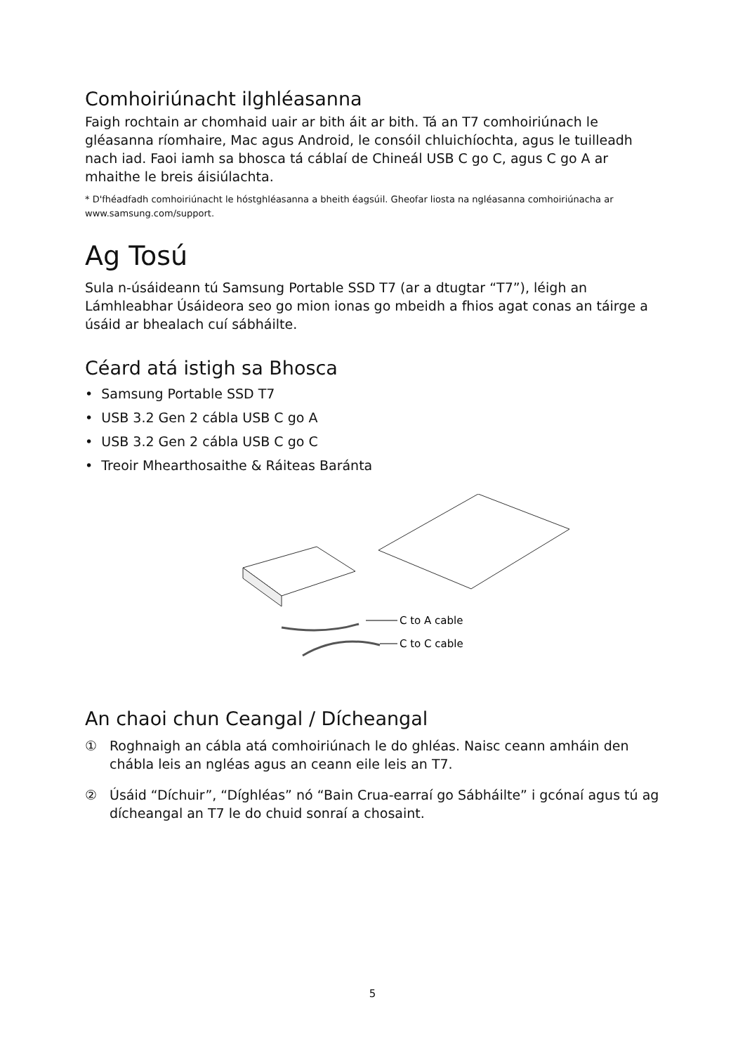Comhoiriúnacht ilghléasanna
Faigh rochtain ar chomhaid uair ar bith áit ar bith. Tá an T7 comhoiriúnach le gléasanna ríomhaire, Mac agus Android, le consóil chluichíochta, agus le tuilleadh nach iad. Faoi iamh sa bhosca tá cáblaí de Chineál USB C go C, agus C go A ar mhaithe le breis áisiúlachta.
* D'fhéadfadh comhoiriúnacht le hóstghléasanna a bheith éagsúil. Gheofar liosta na ngléasanna comhoiriúnacha ar www.samsung.com/support.
Ag Tosú
Sula n-úsáideann tú Samsung Portable SSD T7 (ar a dtugtar “T7”), léigh an Lámhleabhar Úsáideora seo go mion ionas go mbeidh a fhios agat conas an táirge a úsáid ar bhealach cuí sábháilte.
Céard atá istigh sa Bhosca
• Samsung Portable SSD T7
• USB 3.2 Gen 2 cábla USB C go A
• USB 3.2 Gen 2 cábla USB C go C
• Treoir Mhearthosaithe & Ráiteas Baránta
C to A cable
C to C cable
An chaoi chun Ceangal / Dícheangal
①
Roghnaigh an cábla atá comhoiriúnach le do ghléas. Naisc ceann amháin den chábla leis an ngléas agus an ceann eile leis an T7.
②
Úsáid “Díchuir”, “Díghléas” nó “Bain Crua-earraí go Sábháilte” i gcónaí agus tú ag dícheangal an T7 le do chuid sonraí a chosaint.
5